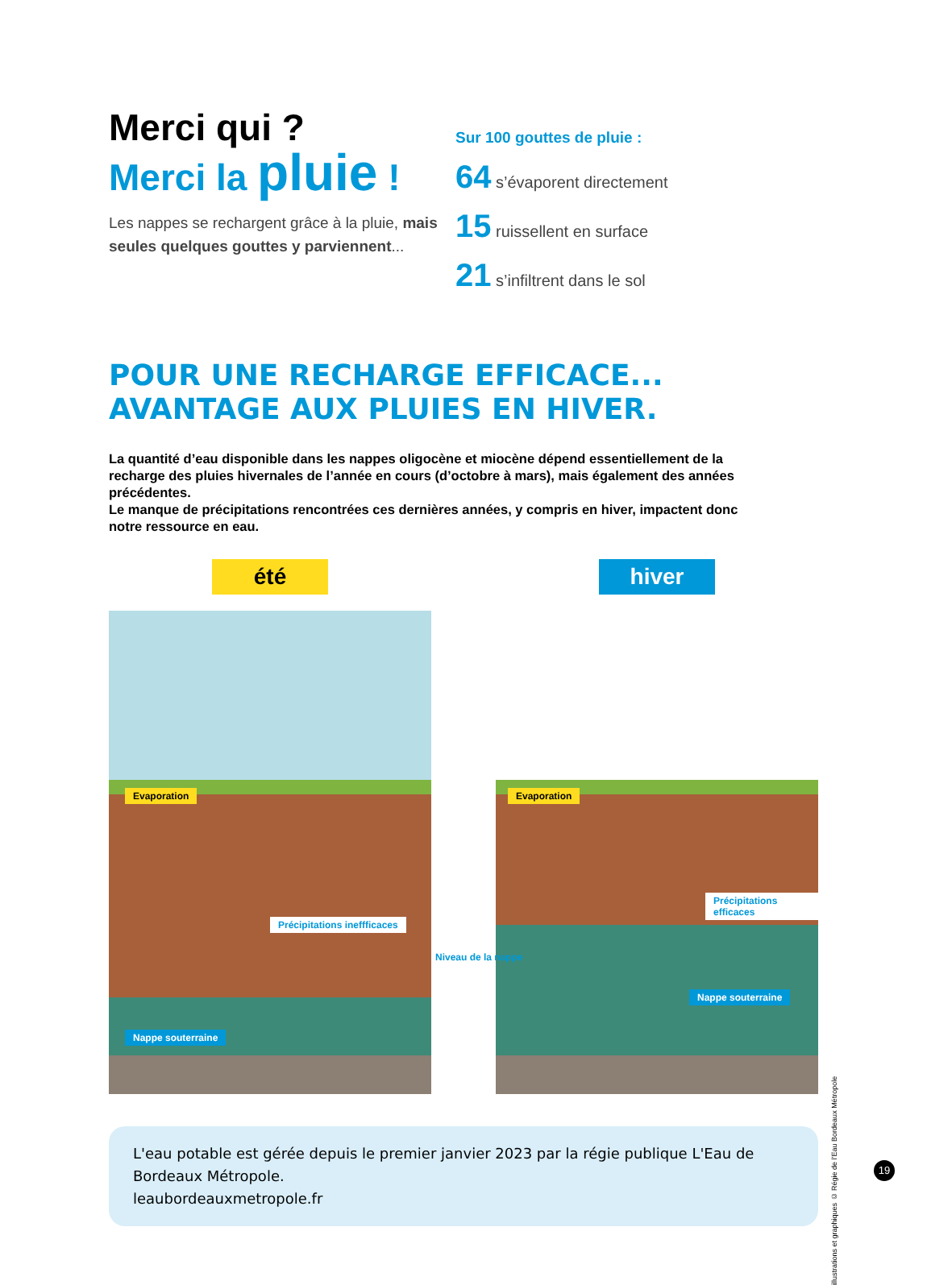Merci qui ?
Merci la pluie !
Les nappes se rechargent grâce à la pluie, mais seules quelques gouttes y parviennent...
Sur 100 gouttes de pluie :
64 s’évaporent directement
15 ruissellent en surface
21 s’infiltrent dans le sol
POUR UNE RECHARGE EFFICACE...
AVANTAGE AUX PLUIES EN HIVER.
La quantité d’eau disponible dans les nappes oligocène et miocène dépend essentiellement de la recharge des pluies hivernales de l’année en cours (d’octobre à mars), mais également des années précédentes.
Le manque de précipitations rencontrées ces dernières années, y compris en hiver, impactent donc notre ressource en eau.
été
Evaporation
Précipitations ineffficaces
Nappe souterraine
hiver
Evaporation
Précipitations efficaces
Nappe souterraine
Niveau de la nappe
illustrations et graphiques © Régie de l’Eau Bordeaux Métropole
L'eau potable est gérée depuis le premier janvier 2023 par la régie publique L'Eau de Bordeaux Métropole.
leaubordeauxmetropole.fr
19